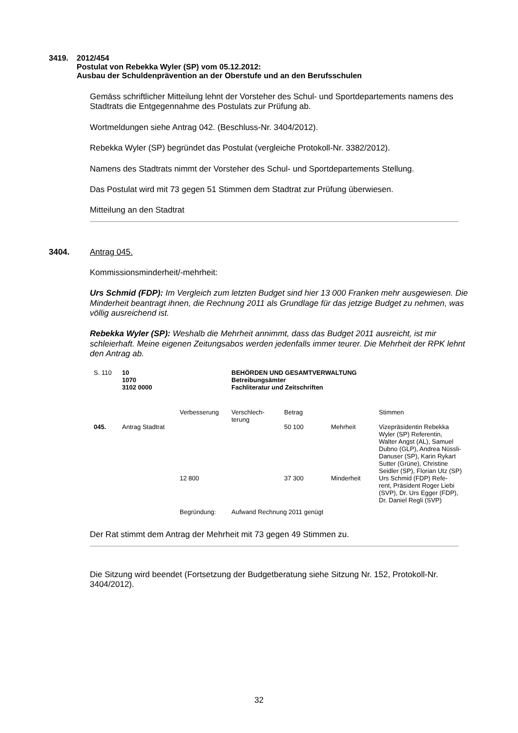3419. 2012/454
Postulat von Rebekka Wyler (SP) vom 05.12.2012:
Ausbau der Schuldenprävention an der Oberstufe und an den Berufsschulen
Gemäss schriftlicher Mitteilung lehnt der Vorsteher des Schul- und Sportdepartements namens des Stadtrats die Entgegennahme des Postulats zur Prüfung ab.
Wortmeldungen siehe Antrag 042. (Beschluss-Nr. 3404/2012).
Rebekka Wyler (SP) begründet das Postulat (vergleiche Protokoll-Nr. 3382/2012).
Namens des Stadtrats nimmt der Vorsteher des Schul- und Sportdepartements Stellung.
Das Postulat wird mit 73 gegen 51 Stimmen dem Stadtrat zur Prüfung überwiesen.
Mitteilung an den Stadtrat
3404. Antrag 045.
Kommissionsminderheit/-mehrheit:
Urs Schmid (FDP): Im Vergleich zum letzten Budget sind hier 13 000 Franken mehr ausgewiesen. Die Minderheit beantragt ihnen, die Rechnung 2011 als Grundlage für das jetzige Budget zu nehmen, was völlig ausreichend ist.
Rebekka Wyler (SP): Weshalb die Mehrheit annimmt, dass das Budget 2011 ausreicht, ist mir schleierhaft. Meine eigenen Zeitungsabos werden jedenfalls immer teurer. Die Mehrheit der RPK lehnt den Antrag ab.
| S. 110 | 10 1070 3102 0000 | | BEHÖRDEN UND GESAMTVERWALTUNG Betreibungsämter Fachliteratur und Zeitschriften | | | |
| | | Verbesserung | Verschlech- terung | Betrag | | Stimmen |
| 045. | Antrag Stadtrat | | | 50 100 | Mehrheit | Vizepräsidentin Rebekka Wyler (SP) Referentin, Walter Angst (AL), Samuel Dubno (GLP), Andrea Nüssli-Danuser (SP), Karin Rykart Sutter (Grüne), Christine Seidler (SP), Florian Utz (SP) |
| | | 12 800 | | 37 300 | Minderheit | Urs Schmid (FDP) Refe- rent, Präsident Roger Liebi (SVP), Dr. Urs Egger (FDP), Dr. Daniel Regli (SVP) |
| | | Begründung: | Aufwand Rechnung 2011 genügt | | | |
Der Rat stimmt dem Antrag der Mehrheit mit 73 gegen 49 Stimmen zu.
Die Sitzung wird beendet (Fortsetzung der Budgetberatung siehe Sitzung Nr. 152, Protokoll-Nr. 3404/2012).
32